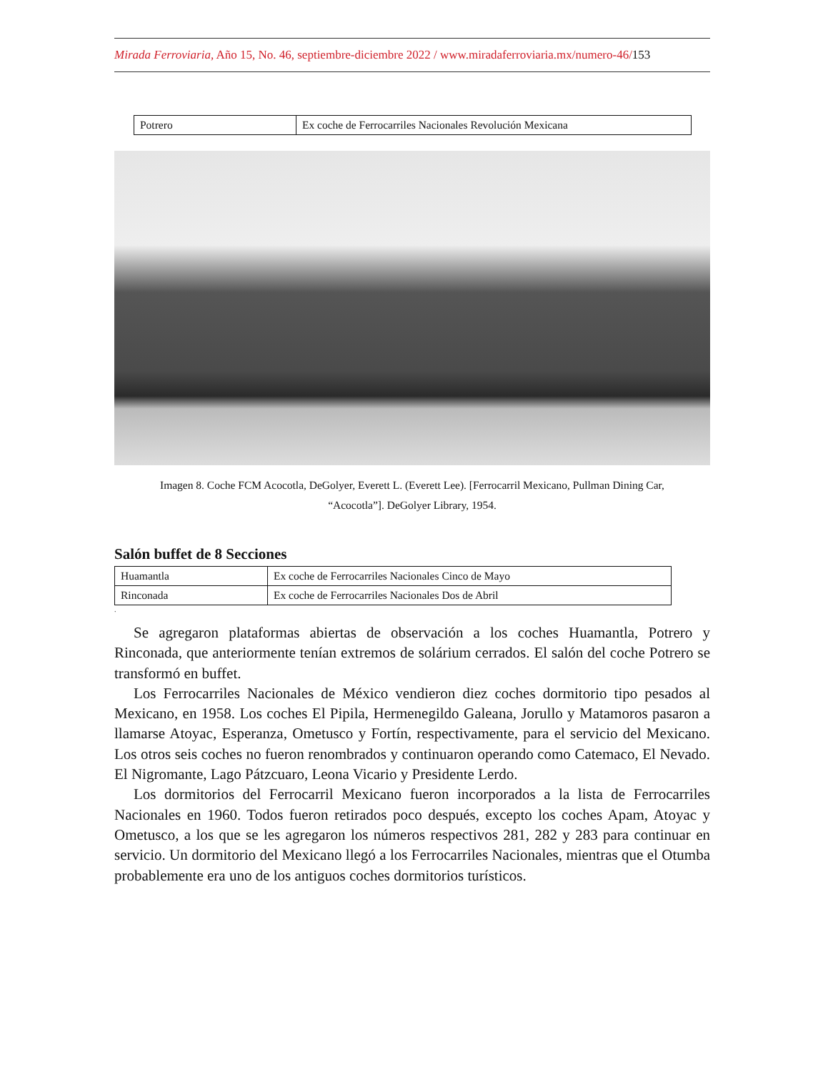Mirada Ferroviaria, Año 15, No. 46, septiembre-diciembre 2022 / www.miradaferroviaria.mx/numero-46/153
| Potrero | Ex coche de Ferrocarriles Nacionales Revolución Mexicana |
Imagen 8. Coche FCM Acocotla, DeGolyer, Everett L. (Everett Lee). [Ferrocarril Mexicano, Pullman Dining Car, “Acocotla”]. DeGolyer Library, 1954.
Salón buffet de 8 Secciones
| Huamantla | Ex coche de Ferrocarriles Nacionales Cinco de Mayo |
| Rinconada | Ex coche de Ferrocarriles Nacionales Dos de Abril |
.
Se agregaron plataformas abiertas de observación a los coches Huamantla, Potrero y Rinconada, que anteriormente tenían extremos de solárium cerrados. El salón del coche Potrero se transformó en buffet.
Los Ferrocarriles Nacionales de México vendieron diez coches dormitorio tipo pesados al Mexicano, en 1958. Los coches El Pipila, Hermenegildo Galeana, Jorullo y Matamoros pasaron a llamarse Atoyac, Esperanza, Ometusco y Fortín, respectivamente, para el servicio del Mexicano. Los otros seis coches no fueron renombrados y continuaron operando como Catemaco, El Nevado. El Nigromante, Lago Pátzcuaro, Leona Vicario y Presidente Lerdo.
Los dormitorios del Ferrocarril Mexicano fueron incorporados a la lista de Ferrocarriles Nacionales en 1960. Todos fueron retirados poco después, excepto los coches Apam, Atoyac y Ometusco, a los que se les agregaron los números respectivos 281, 282 y 283 para continuar en servicio. Un dormitorio del Mexicano llegó a los Ferrocarriles Nacionales, mientras que el Otumba probablemente era uno de los antiguos coches dormitorios turísticos.